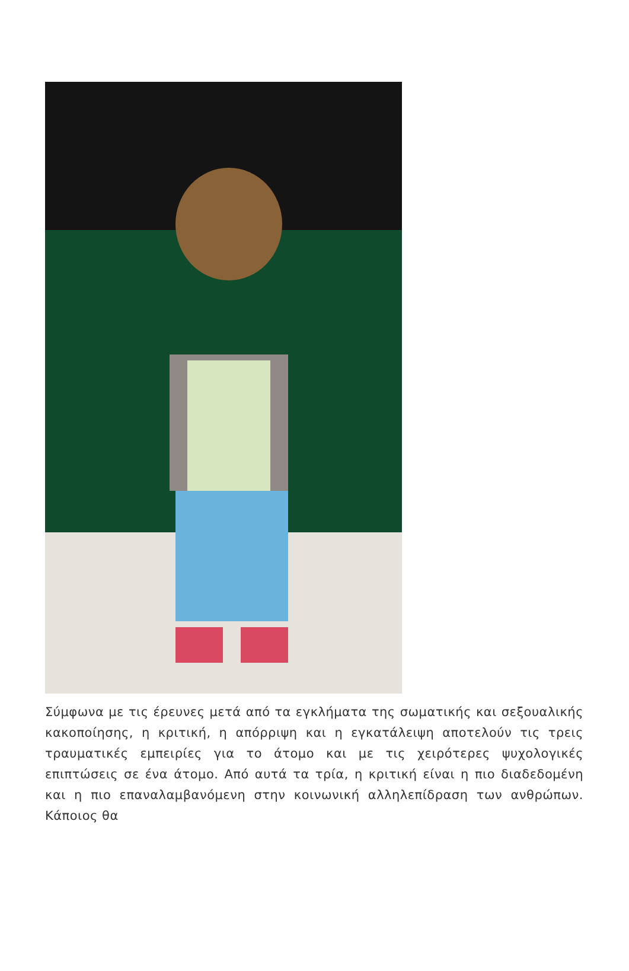Σύμφωνα με τις έρευνες μετά από τα εγκλήματα της σωματικής και σεξουαλικής κακοποίησης, η κριτική, η απόρριψη και η εγκατάλειψη αποτελούν τις τρεις τραυματικές εμπειρίες για το άτομο και με τις χειρότερες ψυχολογικές επιπτώσεις σε ένα άτομο. Από αυτά τα τρία, η κριτική είναι η πιο διαδεδομένη και η πιο επαναλαμβανόμενη στην κοινωνική αλληλεπίδραση των ανθρώπων. Κάποιος θα